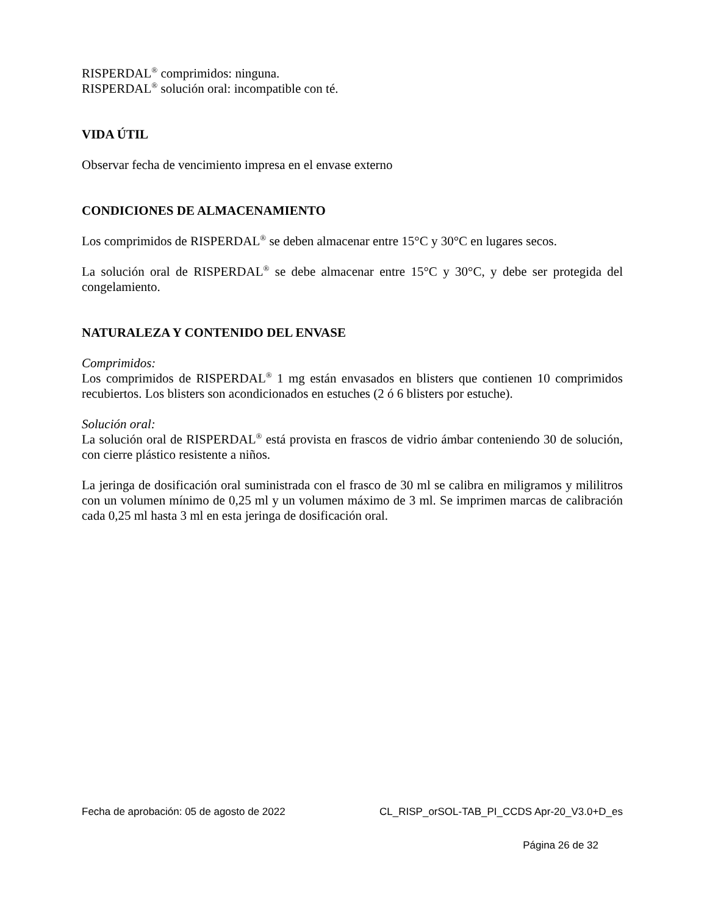RISPERDAL<sup>®</sup> comprimidos: ninguna.
RISPERDAL<sup>®</sup> solución oral: incompatible con té.
VIDA ÚTIL
Observar fecha de vencimiento impresa en el envase externo
CONDICIONES DE ALMACENAMIENTO
Los comprimidos de RISPERDAL<sup>®</sup> se deben almacenar entre 15°C y 30°C en lugares secos.
La solución oral de RISPERDAL<sup>®</sup> se debe almacenar entre 15°C y 30°C, y debe ser protegida del congelamiento.
NATURALEZA Y CONTENIDO DEL ENVASE
Comprimidos:
Los comprimidos de RISPERDAL<sup>®</sup> 1 mg están envasados en blisters que contienen 10 comprimidos recubiertos. Los blisters son acondicionados en estuches (2 ó 6 blisters por estuche).
Solución oral:
La solución oral de RISPERDAL<sup>®</sup> está provista en frascos de vidrio ámbar conteniendo 30 de solución, con cierre plástico resistente a niños.
La jeringa de dosificación oral suministrada con el frasco de 30 ml se calibra en miligramos y mililitros con un volumen mínimo de 0,25 ml y un volumen máximo de 3 ml. Se imprimen marcas de calibración cada 0,25 ml hasta 3 ml en esta jeringa de dosificación oral.
Fecha de aprobación: 05 de agosto de 2022 CL_RISP_orSOL-TAB_PI_CCDS Apr-20_V3.0+D_es
Página 26 de 32